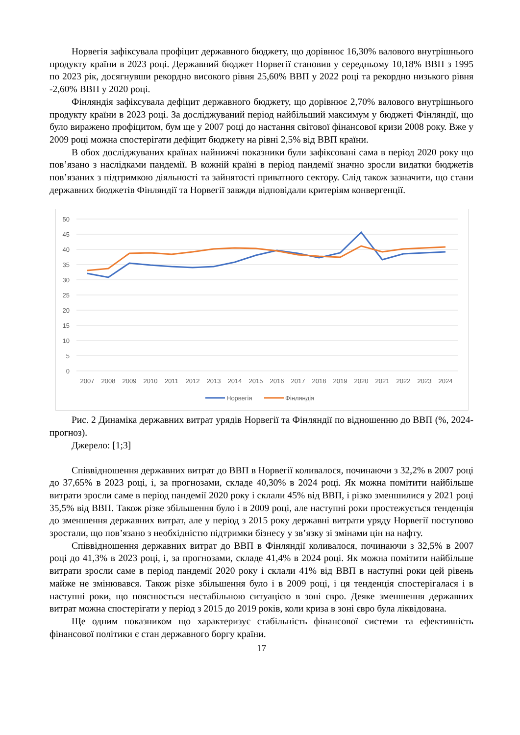Норвегія зафіксувала профіцит державного бюджету, що дорівнює 16,30% валового внутрішнього продукту країни в 2023 році. Державний бюджет Норвегії становив у середньому 10,18% ВВП з 1995 по 2023 рік, досягнувши рекордно високого рівня 25,60% ВВП у 2022 році та рекордно низького рівня -2,60% ВВП у 2020 році.
Фінляндія зафіксувала дефіцит державного бюджету, що дорівнює 2,70% валового внутрішнього продукту країни в 2023 році. За досліджуваний період найбільший максимум у бюджеті Фінляндії, що було виражено профіцитом, бум ще у 2007 році до настання світової фінансової кризи 2008 року. Вже у 2009 році можна спостерігати дефіцит бюджету на рівні 2,5% від ВВП країни.
В обох досліджуваних країнах найнижчі показники були зафіксовані сама в період 2020 року що пов’язано з наслідками пандемії. В кожній країні в період пандемії значно зросли видатки бюджетів пов’язаних з підтримкою діяльності та зайнятості приватного сектору. Слід також зазначити, що стани державних бюджетів Фінляндії та Норвегії завжди відповідали критеріям конвергенції.
50
45
40
35
30
25
20
15
10
5
0
2007
2008
2009
2010
2011
2012
2013
2014
2015
2016
2017
2018
2019
2020
2021
2022
2023
2024
Норвегія
Фінляндія
Рис. 2 Динаміка державних витрат урядів Норвегії та Фінляндії по відношенню до ВВП (%, 2024-прогноз).
Джерело: [1;3]
Співвідношення державних витрат до ВВП в Норвегії коливалося, починаючи з 32,2% в 2007 році до 37,65% в 2023 році, і, за прогнозами, складе 40,30% в 2024 році. Як можна помітити найбільше витрати зросли саме в період пандемії 2020 року і склали 45% від ВВП, і різко зменшилися у 2021 році 35,5% від ВВП. Також різке збільшення було і в 2009 році, але наступні роки простежується тенденція до зменшення державних витрат, але у період з 2015 року державні витрати уряду Норвегії поступово зростали, що пов’язано з необхідністю підтримки бізнесу у зв’язку зі змінами цін на нафту.
Співвідношення державних витрат до ВВП в Фінляндії коливалося, починаючи з 32,5% в 2007 році до 41,3% в 2023 році, і, за прогнозами, складе 41,4% в 2024 році. Як можна помітити найбільше витрати зросли саме в період пандемії 2020 року і склали 41% від ВВП в наступні роки цей рівень майже не змінювався. Також різке збільшення було і в 2009 році, і ця тенденція спостерігалася і в наступні роки, що пояснюється нестабільною ситуацією в зоні євро. Деяке зменшення державних витрат можна спостерігати у період з 2015 до 2019 років, коли криза в зоні євро була ліквідована.
Ще одним показником що характеризує стабільність фінансової системи та ефективність фінансової політики є стан державного боргу країни.
17